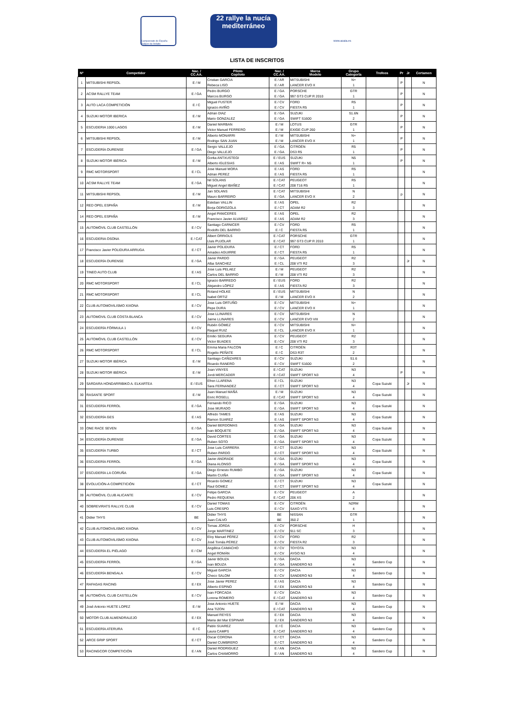Campeonato de España Rallyes de Asfalto
22 rallye la nucía mediterráneo
www.acaia.es
LISTA DE INSCRITOS
| Nº | Competidor | Nac. / CC.AA. | Piloto Copiloto | Nac. / CC.AA. | Marca Modelo | Grupo Categoría | Trofeos | Pr | Jr | Certamen |
| --- | --- | --- | --- | --- | --- | --- | --- | --- | --- | --- |
| 1 | MITSUBISHI REPSOL | E / M | Cristian GARCIA Rebeca LISO | E / AR E / AR | MITSUBISHI LANCER EVO X | N+ 1 | | P | | N |
| 2 | ACSM RALLYE TEAM | E / GA | Pedro BURGO Marcos BURGO | E / GA E / GA | PORSCHE 997 GT3 CUP R 2010 | GTR 1 | | P | | N |
| 3 | AUTO LACA COMPETICIÓN | E / C | Miguel FUSTER Ignacio AVIÑO | E / CV E / CV | FORD FIESTA R5 | R5 1 | | P | | N |
| 4 | SUZUKI MOTOR IBERICA | E / M | Adrian DIAZ Mario GONZALEZ | E / GA E / GA | SUZUKI SWIFT S1600 | S1.6N 2 | | P | | N |
| 5 | ESCUDERIA 1000 LAGOS | E / M | Daniel MARBAN Victor Manuel FERRERO | E / M E / M | LOTUS EXIGE CUP 260 | GTR 1 | | P | | N |
| 6 | MITSUBISHI REPSOL | E / M | Alberto MONARRI Rodrigo SAN JUAN | E / M E / M | MITSUBISHI LANCER EVO X | N+ 1 | | P | | N |
| 7 | ESCUDERÍA OURENSE | E / GA | Sergio VALLEJO Diego VALLEJO | E / GA E / GA | CITROËN DS3 R5 | R5 1 | | P | | N |
| 8 | SUZUKI MOTOR IBÉRICA | E / M | Gorka ANTXUSTEGI Alberto IGLESIAS | E / EUS E / AS | SUZUKI SWIFT R+ N5 | N5 1 | | P | | N |
| 9 | RMC MOTORSPORT | E / CL | Jose Manuel MORA Adrian PEREZ | E / AS E / AS | FORD FIESTA R5 | R5 1 | | | | N |
| 10 | ACSM RALLYE TEAM | E / GA | Nil SOLANS Miguel Angel IBAÑEZ | E / CAT E / CAT | PEUGEOT 208 T16 R5 | R5 1 | | | | N |
| 11 | MITSUBISHI REPSOL | E / M | Jan SOLANS Mauro BARREIRO | E / CAT E / GA | MITSUBISHI LANCER EVO X | N 2 | | p | | N |
| 12 | RED OPEL ESPAÑA | E / M | Esteban VALLIN Borja ODRIOZOLA | E / AS E / CT | OPEL ADAM R2 | R2 3 | | | | N |
| 14 | RED OPEL ESPAÑA | E / M | Angel PANICERES Francisco Javier ALVAREZ | E / AS E / AS | OPEL ADAM R2 | R2 3 | | | | N |
| 15 | AUTOMÓVIL CLUB CASTELLÓN | E / CV | Santiago CARNICER Rodolfo DEL BARRIO | E / CV E / C | FORD FIESTA R5 | R5 1 | | | | N |
| 16 | ESCUDERIA OSONA | E / CAT | Albert ORRIOLS Lluis PUJOLAR | E / CAT E / CAT | PORSCHE 997 GT3 CUP R 2010 | GTR 1 | | | | N |
| 17 | Francisco Javier POLIDURA ARRUGA | E / CT | Javier POLIDURA Amadeo AGUIRRE | E / CT E / CT | FORD FIESTA R5 | R5 1 | | | | N |
| 18 | ESCUDERÍA OURENSE | E / GA | Javier PARDO Alba SANCHEZ | E / GA E / CL | PEUGEOT 208 VTI R2 | R2 3 | | | Jr | N |
| 19 | TINEO AUTO CLUB | E / AS | Jose Luis PELAEZ Carlos DEL BARRIO | E / M E / M | PEUGEOT 208 VTI R2 | R2 3 | | | | N |
| 20 | RMC MOTORSPORT | E / CL | Ignacio BARREDO Alejandro LÓPEZ | E / EUS E / AS | FORD FIESTA R2 | R2 3 | | | | N |
| 21 | RMC MOTORSPORT | E / CL | Roland HOLKE Isabel ORTIZ | E / EUS E / M | MITSUBISHI LANCER EVO X | N 2 | | | | N |
| 22 | CLUB AUTOMOVILISMO XIXONA | E / CV | Jose Luis ORTUÑO Pepe DURA | E / CV E / CV | MITSUBISHI LANCER EVO X | N+ 1 | | | | N |
| 23 | AUTOMOVIL CLUB COSTA BLANCA | E / CV | Jose LLINARES Jaime LLINARES | E / CV E / CV | MITSUBISHI LANCER EVO VIII | N 2 | | | | N |
| 24 | ESCUDERÍA FÓRMULA 1 | E / CV | Rubén GÓMEZ Raquel RUIZ | E / CV E / CL | MITSUBISHI LANCER EVO X | N+ 1 | | | | N |
| 25 | AUTOMÓVIL CLUB CASTELLÓN | E / CV | Emilio SEGURA Victor BUADES | E / CV E / CV | PEUGEOT 208 VTI R2 | R2 3 | | | | N |
| 26 | RMC MOTORSPORT | E / CL | Emma Maria FALCON Rogelio PEÑATE | E / C E / C | CITROËN DS3 R3T | R3T 2 | | | | N |
| 27 | SUZUKI MOTOR IBÉRICA | E / M | Santiago CAÑIZARES Ricardo RANERO | E / CV E / CV | SUZUKI SWIFT S1600 | S1.6 2 | | | | N |
| 28 | SUZUKI MOTOR IBÉRICA | E / M | Joan VINYES Jordi MERCADER | E / CAT E / CAT | SUZUKI SWIFT SPORT N3 | N3 4 | | P | | N |
| 29 | SARDARA HONDARRIBIKO A. ELKARTEA | E / EUS | Efren LLARENA Sara FERNANDEZ | E / CL E / CT | SUZUKI SWIFT SPORT N3 | N3 4 | Copa Suzuki | | Jr | N |
| 30 | RASANTE SPORT | E / M | Juan Manuel MAÑÁ Enric ROSELL | E / M E / CAT | SUZUKI SWIFT SPORT N3 | N3 4 | Copa Suzuki | | | N |
| 31 | ESCUDERÍA FERROL | E / GA | Fernando RICO Jose MURADO | E / GA E / GA | SUZUKI SWIFT SPORT N3 | N3 4 | Copa Suzuki | | | N |
| 32 | ESCUDERÍA GES | E / AS | Alfredo TAMES Ramon SUAREZ | E / AS E / AS | SUZUKI SWIFT SPORT N3 | N3 4 | Copa Suzuki | | | N |
| 33 | ONE RACE SEVEN | E / GA | Daniel BERDOMAS Ivan BOQUETE | E / GA E / GA | SUZUKI SWIFT SPORT N3 | N3 4 | Copa Suzuki | | | N |
| 34 | ESCUDERÍA OURENSE | E / GA | David CORTES Ruben SOTO | E / GA E / GA | SUZUKI SWIFT SPORT N3 | N3 4 | Copa Suzuki | | | N |
| 35 | ESCUDERÍA TURBO | E / CT | Jose Luis CARRERA Ruben PARDO | E / CT E / CT | SUZUKI SWIFT SPORT N3 | N3 4 | Copa Suzuki | | | N |
| 36 | ESCUDERÍA FERROL | E / GA | Javier ANDRADE Diana ALONSO | E / GA E / GA | SUZUKI SWIFT SPORT N3 | N3 4 | Copa Suzuki | | | N |
| 37 | ESCUDERÍA LA CORUÑA | E / GA | Diego Ernesto RUMBO Martin CUIÑA | E / GA E / GA | SUZUKI SWIFT SPORT N3 | N3 4 | Copa Suzuki | | | N |
| 38 | EVOLUCIÓN-A COMPETICIÓN | E / CT | Ricardo GOMEZ Raul GOMEZ | E / CT E / CT | SUZUKI SWIFT SPORT N3 | N3 4 | Copa Suzuki | | | N |
| 39 | AUTOMÓVIL CLUB ALICANTE | E / CV | Felipe GARCIA Pedro REQUENA | E / CV E / CAT | PEUGEOT 206 XS | A 2 | | | | N |
| 40 | SOBREVIRATS RALLYE CLUB | E / CV | Daniel TOMAS Luis CRESPO | E / CV E / CV | CITROËN SAXO VTS | N2RM 4 | | | | N |
| 41 | Didier THYS | BE | Didier THYS Juan CALVO | BE BE | NISSAN 350 Z | GTR 1 | | | | N |
| 42 | CLUB AUTOMOVILISMO XIXONA | E / CV | Tomas JORDA Jorge MARTINEZ | E / CV E / CV | PORSCHE 911 SC | H 3 | | | | N |
| 43 | CLUB AUTOMOVILISMO XIXONA | E / CV | Eloy Manuel PÉREZ José Tomás PÉREZ | E / CV E / CV | FORD FIESTA R2 | R2 3 | | | | N |
| 44 | ESCUDERÍA EL PIÉLAGO | E / CM | Angélica CAMACHO Angel ROMÁN | E / CV E / CV | TOYOTA AYGO N3 | N3 4 | | | | N |
| 45 | ESCUDERÍA FERROL | E / GA | Javier BOUZA Ivan BOUZA | E / GA E / GA | DACIA SANDERO N3 | N3 4 | Sandero Cup | | | N |
| 46 | ESCUDERÍA BENGALA | E / CV | Miguel GARCÍA Checo SALOM | E / CV E / CV | DACIA SANDERO N3 | N3 4 | Sandero Cup | | | N |
| 47 | RAFAGAS RACING | E / EX | Jose Javier PEREZ Alberto ESPINO | E / AS E / EX | DACIA SANDERO N3 | N3 4 | Sandero Cup | | | N |
| 48 | AUTOMÓVIL CLUB CASTELLÓN | E / CV | Ivan FORCADA Lorena ROMERO | E / CV E / CAT | DACIA SANDERO N3 | N3 4 | Sandero Cup | | | N |
| 49 | José Antonio HUETE LOPEZ | E / M | Jose Antonio HUETE Ana TIZON | E / M E / CAT | DACIA SANDERO N3 | N3 4 | Sandero Cup | | | N |
| 50 | MOTOR CLUB ALMENDRALEJO | E / EX | Manuel REYES Maria del Mar ESPINAR | E / EX E / EX | DACIA SANDERO N3 | N3 4 | Sandero Cup | | | N |
| 51 | ESCUDERÍA ATERURA | E / C | Pablo SUAREZ Laura CAMPS | E / C E / CAT | DACIA SANDERO N3 | N3 4 | Sandero Cup | | | N |
| 52 | ARCE GRIP SPORT | E / CT | Oscar CORONA Daniel CUMBRERO | E / CT E / CT | DACIA SANDERO N3 | N3 4 | Sandero Cup | | | N |
| 53 | RACINGCOR COMPETICIÓN | E / AN | Daniel RODRIGUEZ Carlos CHAMORRO | E / AN E / AN | DACIA SANDERO N3 | N3 4 | Sandero Cup | | | N |